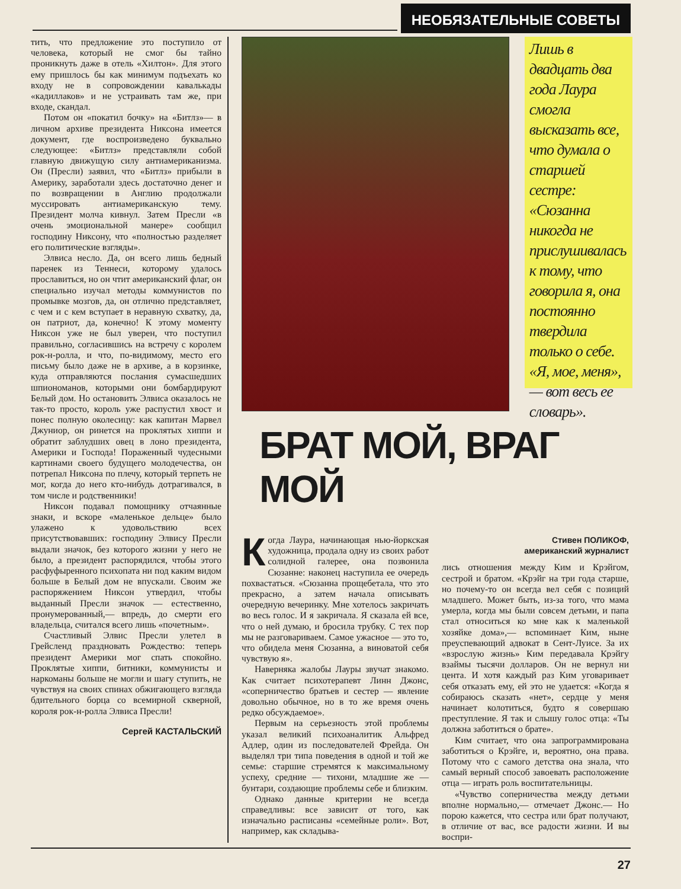НЕОБЯЗАТЕЛЬНЫЕ СОВЕТЫ
тить, что предложение это поступило от человека, который не смог бы тайно проникнуть даже в отель «Хилтон». Для этого ему пришлось бы как минимум подъехать ко входу не в сопровождении кавалькады «кадиллаков» и не устраивать там же, при входе, скандал.
Потом он «покатил бочку» на «Битлз»— в личном архиве президента Никсона имеется документ, где воспроизведено буквально следующее: «Битлз» представляли собой главную движущую силу антиамериканизма. Он (Пресли) заявил, что «Битлз» прибыли в Америку, заработали здесь достаточно денег и по возвращении в Англию продолжали муссировать антиамериканскую тему. Президент молча кивнул. Затем Пресли «в очень эмоциональной манере» сообщил господину Никсону, что «полностью разделяет его политические взгляды».
Элвиса несло. Да, он всего лишь бедный паренек из Теннеси, которому удалось прославиться, но он чтит американский флаг, он специально изучал методы коммунистов по промывке мозгов, да, он отлично представляет, с чем и с кем вступает в неравную схватку, да, он патриот, да, конечно! К этому моменту Никсон уже не был уверен, что поступил правильно, согласившись на встречу с королем рок-н-ролла, и что, по-видимому, место его письму было даже не в архиве, а в корзинке, куда отправляются послания сумасшедших шпиономанов, которыми они бомбардируют Белый дом. Но остановить Элвиса оказалось не так-то просто, король уже распустил хвост и понес полную околесицу: как капитан Марвел Джуниор, он ринется на проклятых хиппи и обратит заблудших овец в лоно президента, Америки и Господа! Пораженный чудесными картинами своего будущего молодечества, он потрепал Никсона по плечу, который терпеть не мог, когда до него кто-нибудь дотрагивался, в том числе и родственники!
Никсон подавал помощнику отчаянные знаки, и вскоре «маленькое дельце» было улажено к удовольствию всех присутствовавших: господину Элвису Пресли выдали значок, без которого жизни у него не было, а президент распорядился, чтобы этого расфуфыренного психопата ни под каким видом больше в Белый дом не впускали. Своим же распоряжением Никсон утвердил, чтобы выданный Пресли значок — естественно, пронумерованный,— впредь, до смерти его владельца, считался всего лишь «почетным».
Счастливый Элвис Пресли улетел в Грейсленд праздновать Рождество: теперь президент Америки мог спать спокойно. Проклятые хиппи, битники, коммунисты и наркоманы больше не могли и шагу ступить, не чувствуя на своих спинах обжигающего взгляда бдительного борца со всемирной скверной, короля рок-н-ролла Элвиса Пресли!
Сергей КАСТАЛЬСКИЙ
Лишь в двадцать два года Лаура смогла высказать все, что думала о старшей сестре: «Сюзанна никогда не прислушивалась к тому, что говорила я, она постоянно твердила только о себе. «Я, мое, меня»,— вот весь ее словарь».
БРАТ МОЙ, ВРАГ МОЙ
Когда Лаура, начинающая нью-йоркская художница, продала одну из своих работ солидной галерее, она позвонила Сюзанне: наконец наступила ее очередь похвастаться. «Сюзанна прощебетала, что это прекрасно, а затем начала описывать очередную вечеринку. Мне хотелось закричать во весь голос. И я закричала. Я сказала ей все, что о ней думаю, и бросила трубку. С тех пор мы не разговариваем. Самое ужасное — это то, что обидела меня Сюзанна, а виноватой себя чувствую я».
Наверняка жалобы Лауры звучат знакомо. Как считает психотерапевт Линн Джонс, «соперничество братьев и сестер — явление довольно обычное, но в то же время очень редко обсуждаемое».
Первым на серьезность этой проблемы указал великий психоаналитик Альфред Адлер, один из последователей Фрейда. Он выделял три типа поведения в одной и той же семье: старшие стремятся к максимальному успеху, средние — тихони, младшие же — бунтари, создающие проблемы себе и близким.
Однако данные критерии не всегда справедливы: все зависит от того, как изначально расписаны «семейные роли». Вот, например, как складыва-
Стивен ПОЛИКОФ,
американский журналист
лись отношения между Ким и Крэйгом, сестрой и братом. «Крэйг на три года старше, но почему-то он всегда вел себя с позиций младшего. Может быть, из-за того, что мама умерла, когда мы были совсем детьми, и папа стал относиться ко мне как к маленькой хозяйке дома»,— вспоминает Ким, ныне преуспевающий адвокат в Сент-Луисе. За их «взрослую жизнь» Ким передавала Крэйгу взаймы тысячи долларов. Он не вернул ни цента. И хотя каждый раз Ким уговаривает себя отказать ему, ей это не удается: «Когда я собираюсь сказать «нет», сердце у меня начинает колотиться, будто я совершаю преступление. Я так и слышу голос отца: «Ты должна заботиться о брате».
Ким считает, что она запрограммирована заботиться о Крэйге, и, вероятно, она права. Потому что с самого детства она знала, что самый верный способ завоевать расположение отца — играть роль воспитательницы.
«Чувство соперничества между детьми вполне нормально,— отмечает Джонс.— Но порою кажется, что сестра или брат получают, в отличие от вас, все радости жизни. И вы воспри-
27